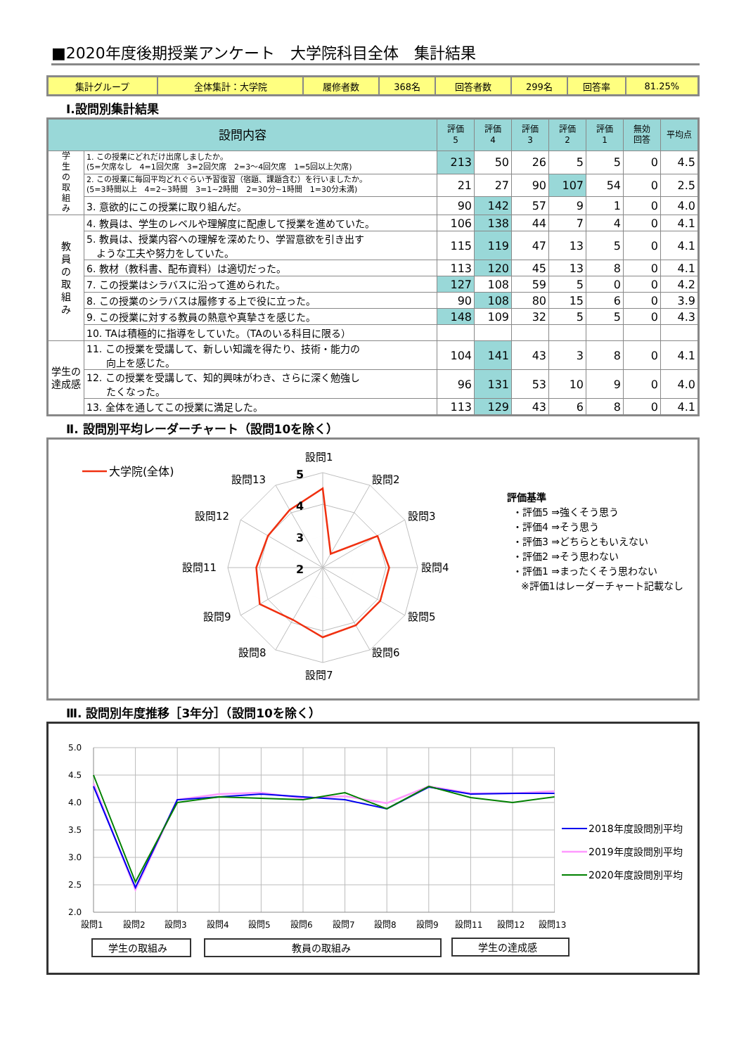■2020年度後期授業アンケート　大学院科目全体　集計結果
| 集計グループ | 全体集計：大学院 | 履修者数 | 368名 | 回答者数 | 299名 | 回答率 | 81.25% |
Ⅰ.設問別集計結果
| 設問内容 | | 評価 5 | 評価 4 | 評価 3 | 評価 2 | 評価 1 | 無効 回答 | 平均点 |
| --- | --- | --- | --- | --- | --- | --- | --- | --- |
| 学 生 の 取 組 み | 1. この授業にどれだけ出席しましたか。 (5=欠席なし 4=1回欠席 3=2回欠席 2=3～4回欠席 1=5回以上欠席) | 213 | 50 | 26 | 5 | 5 | 0 | 4.5 |
| | 2. この授業に毎回平均どれぐらい予習復習（宿題、課題含む）を行いましたか。 (5=3時間以上 4=2~3時間 3=1~2時間 2=30分~1時間 1=30分未満) | 21 | 27 | 90 | 107 | 54 | 0 | 2.5 |
| | 3. 意欲的にこの授業に取り組んだ。 | 90 | 142 | 57 | 9 | 1 | 0 | 4.0 |
| 教 員 の 取 組 み | 4. 教員は、学生のレベルや理解度に配慮して授業を進めていた。 | 106 | 138 | 44 | 7 | 4 | 0 | 4.1 |
| | 5. 教員は、授業内容への理解を深めたり、学習意欲を引き出す ような工夫や努力をしていた。 | 115 | 119 | 47 | 13 | 5 | 0 | 4.1 |
| | 6. 教材（教科書、配布資料）は適切だった。 | 113 | 120 | 45 | 13 | 8 | 0 | 4.1 |
| | 7. この授業はシラバスに沿って進められた。 | 127 | 108 | 59 | 5 | 0 | 0 | 4.2 |
| | 8. この授業のシラバスは履修する上で役に立った。 | 90 | 108 | 80 | 15 | 6 | 0 | 3.9 |
| | 9. この授業に対する教員の熱意や真摯さを感じた。 | 148 | 109 | 32 | 5 | 5 | 0 | 4.3 |
| | 10. TAは積極的に指導をしていた。（TAのいる科目に限る） | | | | | | | |
| 学生の 達成感 | 11. この授業を受講して、新しい知識を得たり、技術・能力の 向上を感じた。 | 104 | 141 | 43 | 3 | 8 | 0 | 4.1 |
| | 12. この授業を受講して、知的興味がわき、さらに深く勉強し たくなった。 | 96 | 131 | 53 | 10 | 9 | 0 | 4.0 |
| | 13. 全体を通してこの授業に満足した。 | 113 | 129 | 43 | 6 | 8 | 0 | 4.1 |
Ⅱ. 設問別平均レーダーチャート（設問10を除く）
5
4
3
2
設問1
設問2
設問3
設問4
設問5
設問6
設問7
設問8
設問9
設問11
設問12
設問13
大学院(全体)
評価基準
・評価5 ⇒強くそう思う
・評価4 ⇒そう思う
・評価3 ⇒どちらともいえない
・評価2 ⇒そう思わない
・評価1 ⇒まったくそう思わない
※評価1はレーダーチャート記載なし
Ⅲ. 設問別年度推移［3年分］（設問10を除く）
5.0
4.5
4.0
3.5
3.0
2.5
2.0
設問1
設問2
設問3
設問4
設問5
設問6
設問7
設問8
設問9
設問11
設問12
設問13
2018年度設問別平均
2019年度設問別平均
2020年度設問別平均
学生の取組み
教員の取組み
学生の達成感